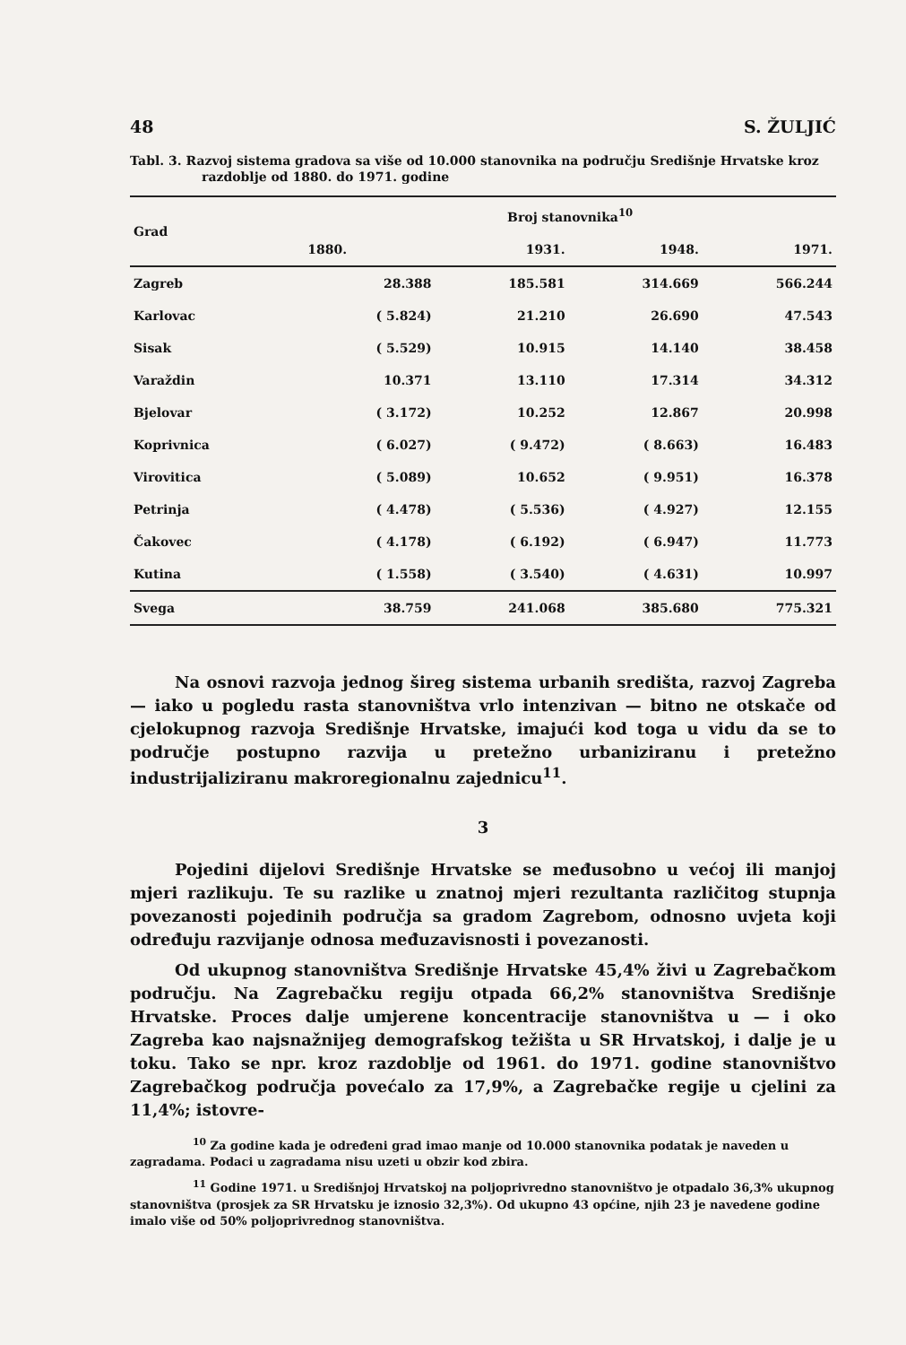48 S. ŽULJIĆ
Tabl. 3. Razvoj sistema gradova sa više od 10.000 stanovnika na području Središnje Hrvatske kroz razdoblje od 1880. do 1971. godine
| Grad | Broj stanovnika<sup>10</sup> | | | |
| --- | --- | --- | --- | --- |
| | 1880. | 1931. | 1948. | 1971. |
| Zagreb | 28.388 | 185.581 | 314.669 | 566.244 |
| Karlovac | ( 5.824) | 21.210 | 26.690 | 47.543 |
| Sisak | ( 5.529) | 10.915 | 14.140 | 38.458 |
| Varaždin | 10.371 | 13.110 | 17.314 | 34.312 |
| Bjelovar | ( 3.172) | 10.252 | 12.867 | 20.998 |
| Koprivnica | ( 6.027) | ( 9.472) | ( 8.663) | 16.483 |
| Virovitica | ( 5.089) | 10.652 | ( 9.951) | 16.378 |
| Petrinja | ( 4.478) | ( 5.536) | ( 4.927) | 12.155 |
| Čakovec | ( 4.178) | ( 6.192) | ( 6.947) | 11.773 |
| Kutina | ( 1.558) | ( 3.540) | ( 4.631) | 10.997 |
| Svega | 38.759 | 241.068 | 385.680 | 775.321 |
Na osnovi razvoja jednog šireg sistema urbanih središta, razvoj Zagreba — iako u pogledu rasta stanovništva vrlo intenzivan — bitno ne otskače od cjelokupnog razvoja Središnje Hrvatske, imajući kod toga u vidu da se to područje postupno razvija u pretežno urbaniziranu i pretežno industrijaliziranu makroregionalnu zajednicu<sup>11</sup>.
3
Pojedini dijelovi Središnje Hrvatske se međusobno u većoj ili manjoj mjeri razlikuju. Te su razlike u znatnoj mjeri rezultanta različitog stupnja povezanosti pojedinih područja sa gradom Zagrebom, odnosno uvjeta koji određuju razvijanje odnosa međuzavisnosti i povezanosti.
Od ukupnog stanovništva Središnje Hrvatske 45,4% živi u Zagrebačkom području. Na Zagrebačku regiju otpada 66,2% stanovništva Središnje Hrvatske. Proces dalje umjerene koncentracije stanovništva u — i oko Zagreba kao najsnažnijeg demografskog težišta u SR Hrvatskoj, i dalje je u toku. Tako se npr. kroz razdoblje od 1961. do 1971. godine stanovništvo Zagrebačkog područja povećalo za 17,9%, a Zagrebačke regije u cjelini za 11,4%; istovre-
<sup>10</sup> Za godine kada je određeni grad imao manje od 10.000 stanovnika podatak je naveden u zagradama. Podaci u zagradama nisu uzeti u obzir kod zbira.
<sup>11</sup> Godine 1971. u Središnjoj Hrvatskoj na poljoprivredno stanovništvo je otpadalo 36,3% ukupnog stanovništva (prosjek za SR Hrvatsku je iznosio 32,3%). Od ukupno 43 općine, njih 23 je navedene godine imalo više od 50% poljoprivrednog stanovništva.